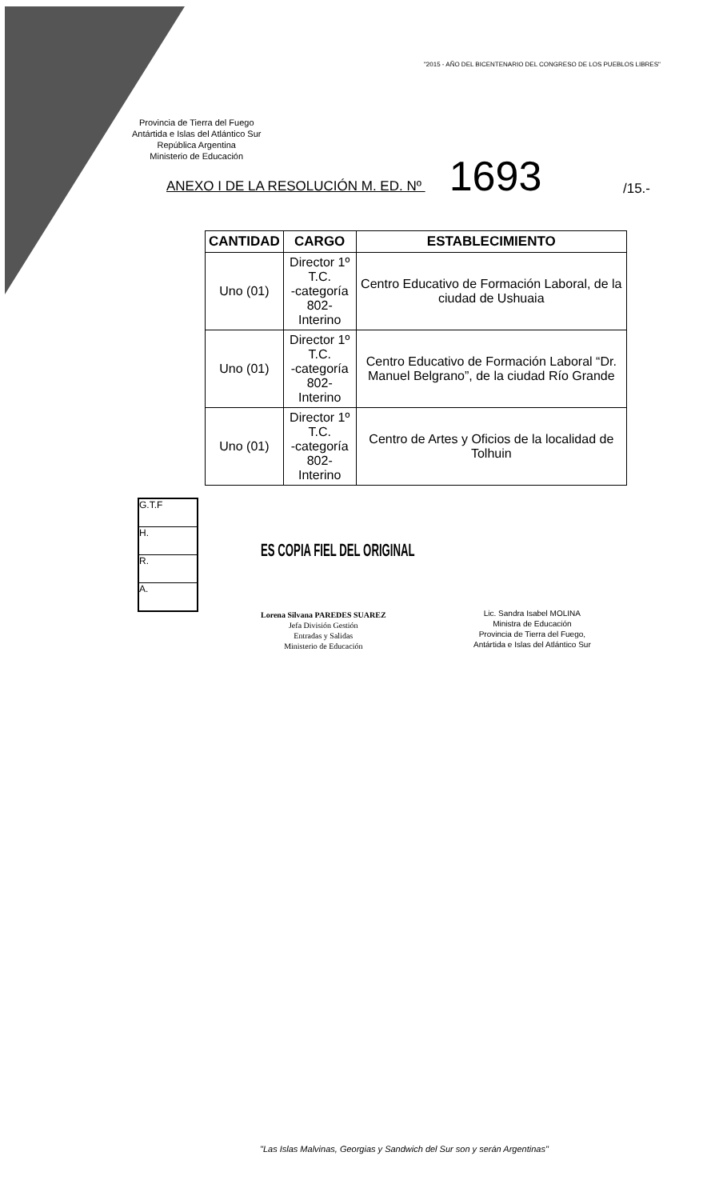"2015 - AÑO DEL BICENTENARIO DEL CONGRESO DE LOS PUEBLOS LIBRES"
Provincia de Tierra del Fuego
Antártida e Islas del Atlántico Sur
República Argentina
Ministerio de Educación
ANEXO I DE LA RESOLUCIÓN M. ED. Nº 1693 /15.-
| CANTIDAD | CARGO | ESTABLECIMIENTO |
| --- | --- | --- |
| Uno (01) | Director 1º T.C. -categoría 802- Interino | Centro Educativo de Formación Laboral, de la ciudad de Ushuaia |
| Uno (01) | Director 1º T.C. -categoría 802- Interino | Centro Educativo de Formación Laboral “Dr. Manuel Belgrano”, de la ciudad Río Grande |
| Uno (01) | Director 1º T.C. -categoría 802- Interino | Centro de Artes y Oficios de la localidad de Tolhuin |
G.T.F
H.
R.
A.
ES COPIA FIEL DEL ORIGINAL
Lorena Silvana PAREDES SUAREZ
Jefa División Gestión
Entradas y Salidas
Ministerio de Educación
Lic. Sandra Isabel MOLINA
Ministra de Educación
Provincia de Tierra del Fuego,
Antártida e Islas del Atlántico Sur
"Las Islas Malvinas, Georgias y Sandwich del Sur son y serán Argentinas"